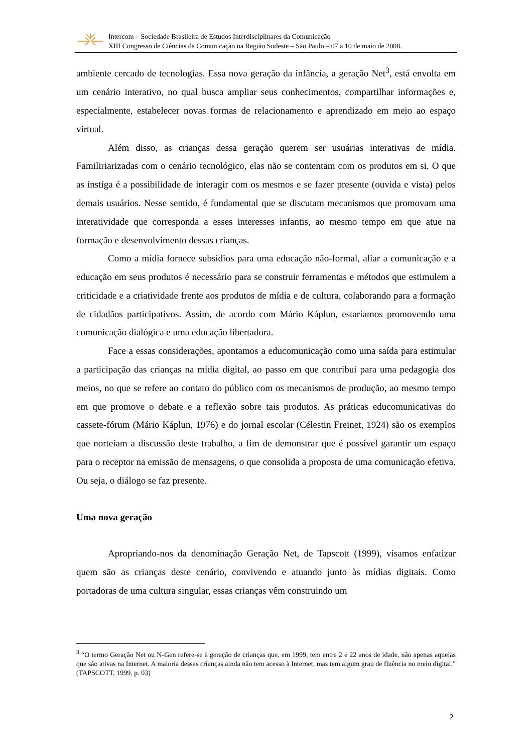Intercom – Sociedade Brasileira de Estudos Interdisciplinares da Comunicação
XIII Congresso de Ciências da Comunicação na Região Sudeste – São Paulo – 07 a 10 de maio de 2008.
ambiente cercado de tecnologias. Essa nova geração da infância, a geração Net<sup>3</sup>, está envolta em um cenário interativo, no qual busca ampliar seus conhecimentos, compartilhar informações e, especialmente, estabelecer novas formas de relacionamento e aprendizado em meio ao espaço virtual.
Além disso, as crianças dessa geração querem ser usuárias interativas de mídia. Familiriarizadas com o cenário tecnológico, elas não se contentam com os produtos em si. O que as instiga é a possibilidade de interagir com os mesmos e se fazer presente (ouvida e vista) pelos demais usuários. Nesse sentido, é fundamental que se discutam mecanismos que promovam uma interatividade que corresponda a esses interesses infantis, ao mesmo tempo em que atue na formação e desenvolvimento dessas crianças.
Como a mídia fornece subsídios para uma educação não-formal, aliar a comunicação e a educação em seus produtos é necessário para se construir ferramentas e métodos que estimulem a criticidade e a criatividade frente aos produtos de mídia e de cultura, colaborando para a formação de cidadãos participativos. Assim, de acordo com Mário Káplun, estaríamos promovendo uma comunicação dialógica e uma educação libertadora.
Face a essas considerações, apontamos a educomunicação como uma saída para estimular a participação das crianças na mídia digital, ao passo em que contribui para uma pedagogia dos meios, no que se refere ao contato do público com os mecanismos de produção, ao mesmo tempo em que promove o debate e a reflexão sobre tais produtos. As práticas educomunicativas do cassete-fórum (Mário Káplun, 1976) e do jornal escolar (Célestin Freinet, 1924) são os exemplos que norteiam a discussão deste trabalho, a fim de demonstrar que é possível garantir um espaço para o receptor na emissão de mensagens, o que consolida a proposta de uma comunicação efetiva. Ou seja, o diálogo se faz presente.
Uma nova geração
Apropriando-nos da denominação Geração Net, de Tapscott (1999), visamos enfatizar quem são as crianças deste cenário, convivendo e atuando junto às mídias digitais. Como portadoras de uma cultura singular, essas crianças vêm construindo um
<sup>3</sup> “O termo Geração Net ou N-Gen refere-se à geração de crianças que, em 1999, tem entre 2 e 22 anos de idade, não apenas aquelas que são ativas na Internet. A maioria dessas crianças ainda não tem acesso à Internet, mas tem algum grau de fluência no meio digital.” (TAPSCOTT, 1999, p. 03)
2